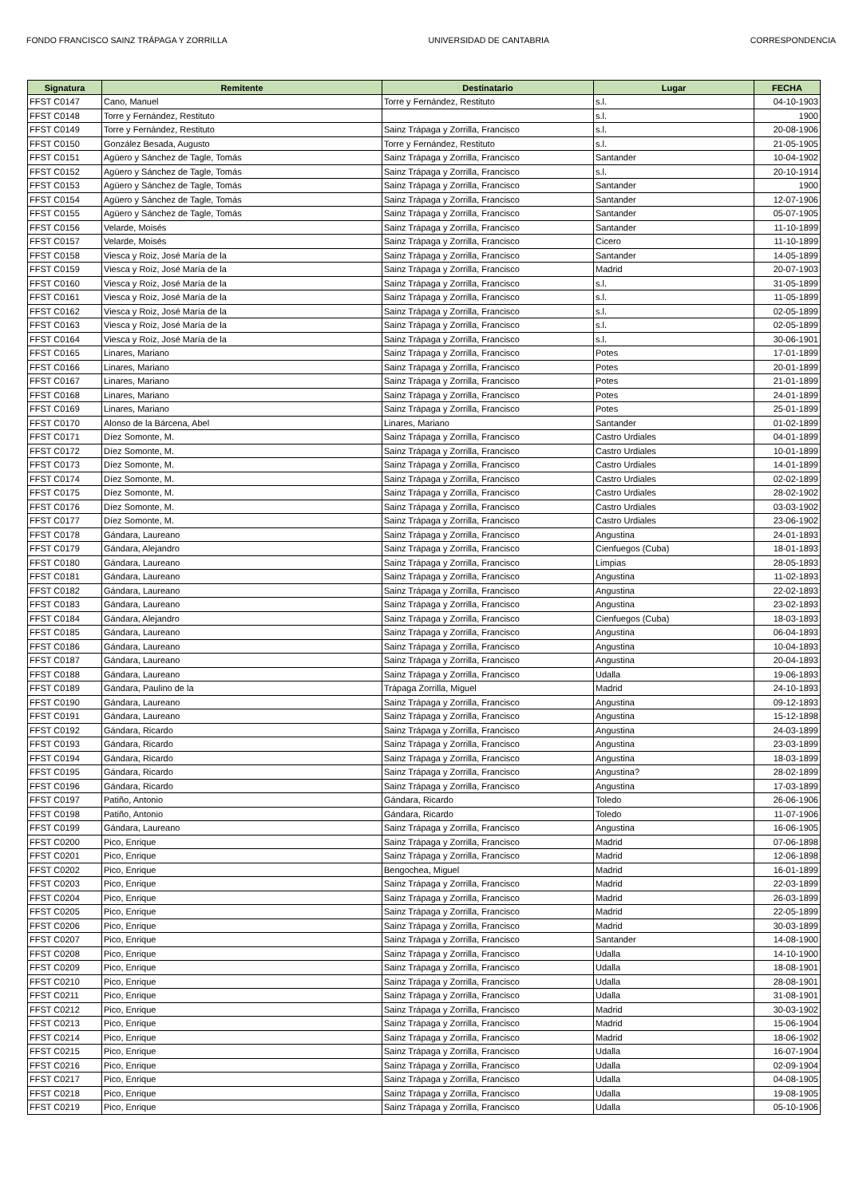FONDO FRANCISCO SAINZ TRÁPAGA Y ZORRILLA UNIVERSIDAD DE CANTABRIA CORRESPONDENCIA
| Signatura | Remitente | Destinatario | Lugar | FECHA |
| --- | --- | --- | --- | --- |
| FFST C0147 | Cano, Manuel | Torre y Fernández, Restituto | s.l. | 04-10-1903 |
| FFST C0148 | Torre y Fernández, Restituto | | s.l. | 1900 |
| FFST C0149 | Torre y Fernández, Restituto | Sainz Trápaga y Zorrilla, Francisco | s.l. | 20-08-1906 |
| FFST C0150 | González Besada, Augusto | Torre y Fernández, Restituto | s.l. | 21-05-1905 |
| FFST C0151 | Agüero y Sánchez de Tagle, Tomás | Sainz Trápaga y Zorrilla, Francisco | Santander | 10-04-1902 |
| FFST C0152 | Agüero y Sánchez de Tagle, Tomás | Sainz Trápaga y Zorrilla, Francisco | s.l. | 20-10-1914 |
| FFST C0153 | Agüero y Sánchez de Tagle, Tomás | Sainz Trápaga y Zorrilla, Francisco | Santander | 1900 |
| FFST C0154 | Agüero y Sánchez de Tagle, Tomás | Sainz Trápaga y Zorrilla, Francisco | Santander | 12-07-1906 |
| FFST C0155 | Agüero y Sánchez de Tagle, Tomás | Sainz Trápaga y Zorrilla, Francisco | Santander | 05-07-1905 |
| FFST C0156 | Velarde, Moisés | Sainz Trápaga y Zorrilla, Francisco | Santander | 11-10-1899 |
| FFST C0157 | Velarde, Moisés | Sainz Trápaga y Zorrilla, Francisco | Cicero | 11-10-1899 |
| FFST C0158 | Viesca y Roiz, José María de la | Sainz Trápaga y Zorrilla, Francisco | Santander | 14-05-1899 |
| FFST C0159 | Viesca y Roiz, José María de la | Sainz Trápaga y Zorrilla, Francisco | Madrid | 20-07-1903 |
| FFST C0160 | Viesca y Roiz, José María de la | Sainz Trápaga y Zorrilla, Francisco | s.l. | 31-05-1899 |
| FFST C0161 | Viesca y Roiz, José María de la | Sainz Trápaga y Zorrilla, Francisco | s.l. | 11-05-1899 |
| FFST C0162 | Viesca y Roiz, José María de la | Sainz Trápaga y Zorrilla, Francisco | s.l. | 02-05-1899 |
| FFST C0163 | Viesca y Roiz, José María de la | Sainz Trápaga y Zorrilla, Francisco | s.l. | 02-05-1899 |
| FFST C0164 | Viesca y Roiz, José María de la | Sainz Trápaga y Zorrilla, Francisco | s.l. | 30-06-1901 |
| FFST C0165 | Linares, Mariano | Sainz Trápaga y Zorrilla, Francisco | Potes | 17-01-1899 |
| FFST C0166 | Linares, Mariano | Sainz Trápaga y Zorrilla, Francisco | Potes | 20-01-1899 |
| FFST C0167 | Linares, Mariano | Sainz Trápaga y Zorrilla, Francisco | Potes | 21-01-1899 |
| FFST C0168 | Linares, Mariano | Sainz Trápaga y Zorrilla, Francisco | Potes | 24-01-1899 |
| FFST C0169 | Linares, Mariano | Sainz Trápaga y Zorrilla, Francisco | Potes | 25-01-1899 |
| FFST C0170 | Alonso de la Bárcena, Abel | Linares, Mariano | Santander | 01-02-1899 |
| FFST C0171 | Díez Somonte, M. | Sainz Trápaga y Zorrilla, Francisco | Castro Urdiales | 04-01-1899 |
| FFST C0172 | Díez Somonte, M. | Sainz Trápaga y Zorrilla, Francisco | Castro Urdiales | 10-01-1899 |
| FFST C0173 | Díez Somonte, M. | Sainz Trápaga y Zorrilla, Francisco | Castro Urdiales | 14-01-1899 |
| FFST C0174 | Díez Somonte, M. | Sainz Trápaga y Zorrilla, Francisco | Castro Urdiales | 02-02-1899 |
| FFST C0175 | Díez Somonte, M. | Sainz Trápaga y Zorrilla, Francisco | Castro Urdiales | 28-02-1902 |
| FFST C0176 | Díez Somonte, M. | Sainz Trápaga y Zorrilla, Francisco | Castro Urdiales | 03-03-1902 |
| FFST C0177 | Díez Somonte, M. | Sainz Trápaga y Zorrilla, Francisco | Castro Urdiales | 23-06-1902 |
| FFST C0178 | Gándara, Laureano | Sainz Trápaga y Zorrilla, Francisco | Angustina | 24-01-1893 |
| FFST C0179 | Gándara, Alejandro | Sainz Trápaga y Zorrilla, Francisco | Cienfuegos (Cuba) | 18-01-1893 |
| FFST C0180 | Gándara, Laureano | Sainz Trápaga y Zorrilla, Francisco | Limpias | 28-05-1893 |
| FFST C0181 | Gándara, Laureano | Sainz Trápaga y Zorrilla, Francisco | Angustina | 11-02-1893 |
| FFST C0182 | Gándara, Laureano | Sainz Trápaga y Zorrilla, Francisco | Angustina | 22-02-1893 |
| FFST C0183 | Gándara, Laureano | Sainz Trápaga y Zorrilla, Francisco | Angustina | 23-02-1893 |
| FFST C0184 | Gándara, Alejandro | Sainz Trápaga y Zorrilla, Francisco | Cienfuegos (Cuba) | 18-03-1893 |
| FFST C0185 | Gándara, Laureano | Sainz Trápaga y Zorrilla, Francisco | Angustina | 06-04-1893 |
| FFST C0186 | Gándara, Laureano | Sainz Trápaga y Zorrilla, Francisco | Angustina | 10-04-1893 |
| FFST C0187 | Gándara, Laureano | Sainz Trápaga y Zorrilla, Francisco | Angustina | 20-04-1893 |
| FFST C0188 | Gándara, Laureano | Sainz Trápaga y Zorrilla, Francisco | Udalla | 19-06-1893 |
| FFST C0189 | Gándara, Paulino de la | Trápaga Zorrilla, Miguel | Madrid | 24-10-1893 |
| FFST C0190 | Gándara, Laureano | Sainz Trápaga y Zorrilla, Francisco | Angustina | 09-12-1893 |
| FFST C0191 | Gándara, Laureano | Sainz Trápaga y Zorrilla, Francisco | Angustina | 15-12-1898 |
| FFST C0192 | Gándara, Ricardo | Sainz Trápaga y Zorrilla, Francisco | Angustina | 24-03-1899 |
| FFST C0193 | Gándara, Ricardo | Sainz Trápaga y Zorrilla, Francisco | Angustina | 23-03-1899 |
| FFST C0194 | Gándara, Ricardo | Sainz Trápaga y Zorrilla, Francisco | Angustina | 18-03-1899 |
| FFST C0195 | Gándara, Ricardo | Sainz Trápaga y Zorrilla, Francisco | Angustina? | 28-02-1899 |
| FFST C0196 | Gándara, Ricardo | Sainz Trápaga y Zorrilla, Francisco | Angustina | 17-03-1899 |
| FFST C0197 | Patiño, Antonio | Gándara, Ricardo | Toledo | 26-06-1906 |
| FFST C0198 | Patiño, Antonio | Gándara, Ricardo | Toledo | 11-07-1906 |
| FFST C0199 | Gándara, Laureano | Sainz Trápaga y Zorrilla, Francisco | Angustina | 16-06-1905 |
| FFST C0200 | Pico, Enrique | Sainz Trápaga y Zorrilla, Francisco | Madrid | 07-06-1898 |
| FFST C0201 | Pico, Enrique | Sainz Trápaga y Zorrilla, Francisco | Madrid | 12-06-1898 |
| FFST C0202 | Pico, Enrique | Bengochea, Miguel | Madrid | 16-01-1899 |
| FFST C0203 | Pico, Enrique | Sainz Trápaga y Zorrilla, Francisco | Madrid | 22-03-1899 |
| FFST C0204 | Pico, Enrique | Sainz Trápaga y Zorrilla, Francisco | Madrid | 26-03-1899 |
| FFST C0205 | Pico, Enrique | Sainz Trápaga y Zorrilla, Francisco | Madrid | 22-05-1899 |
| FFST C0206 | Pico, Enrique | Sainz Trápaga y Zorrilla, Francisco | Madrid | 30-03-1899 |
| FFST C0207 | Pico, Enrique | Sainz Trápaga y Zorrilla, Francisco | Santander | 14-08-1900 |
| FFST C0208 | Pico, Enrique | Sainz Trápaga y Zorrilla, Francisco | Udalla | 14-10-1900 |
| FFST C0209 | Pico, Enrique | Sainz Trápaga y Zorrilla, Francisco | Udalla | 18-08-1901 |
| FFST C0210 | Pico, Enrique | Sainz Trápaga y Zorrilla, Francisco | Udalla | 28-08-1901 |
| FFST C0211 | Pico, Enrique | Sainz Trápaga y Zorrilla, Francisco | Udalla | 31-08-1901 |
| FFST C0212 | Pico, Enrique | Sainz Trápaga y Zorrilla, Francisco | Madrid | 30-03-1902 |
| FFST C0213 | Pico, Enrique | Sainz Trápaga y Zorrilla, Francisco | Madrid | 15-06-1904 |
| FFST C0214 | Pico, Enrique | Sainz Trápaga y Zorrilla, Francisco | Madrid | 18-06-1902 |
| FFST C0215 | Pico, Enrique | Sainz Trápaga y Zorrilla, Francisco | Udalla | 16-07-1904 |
| FFST C0216 | Pico, Enrique | Sainz Trápaga y Zorrilla, Francisco | Udalla | 02-09-1904 |
| FFST C0217 | Pico, Enrique | Sainz Trápaga y Zorrilla, Francisco | Udalla | 04-08-1905 |
| FFST C0218 | Pico, Enrique | Sainz Trápaga y Zorrilla, Francisco | Udalla | 19-08-1905 |
| FFST C0219 | Pico, Enrique | Sainz Trápaga y Zorrilla, Francisco | Udalla | 05-10-1906 |